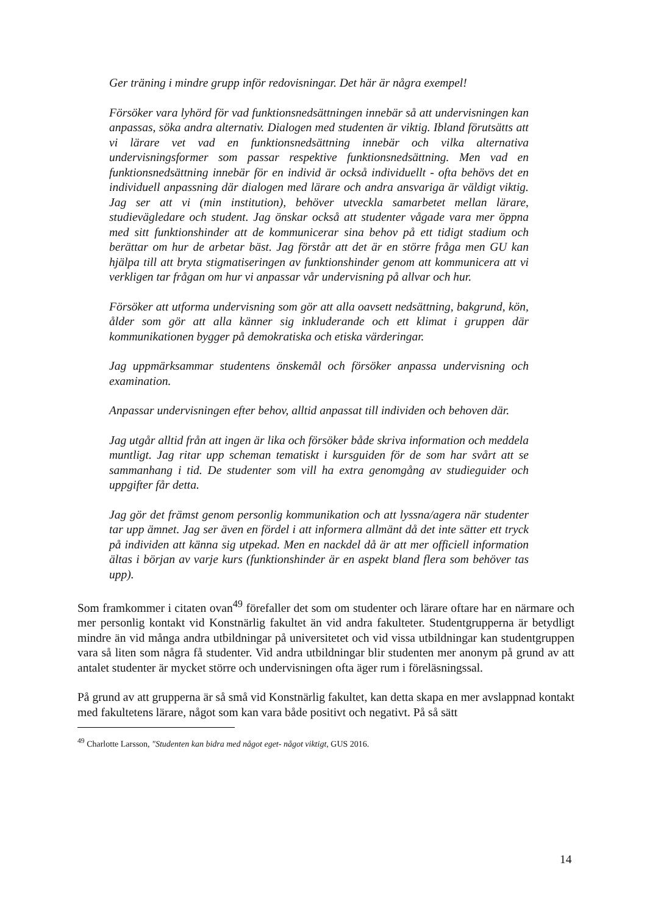Ger träning i mindre grupp inför redovisningar. Det här är några exempel!
Försöker vara lyhörd för vad funktionsnedsättningen innebär så att undervisningen kan anpassas, söka andra alternativ. Dialogen med studenten är viktig. Ibland förutsätts att vi lärare vet vad en funktionsnedsättning innebär och vilka alternativa undervisningsformer som passar respektive funktionsnedsättning. Men vad en funktionsnedsättning innebär för en individ är också individuellt - ofta behövs det en individuell anpassning där dialogen med lärare och andra ansvariga är väldigt viktig. Jag ser att vi (min institution), behöver utveckla samarbetet mellan lärare, studievägledare och student. Jag önskar också att studenter vågade vara mer öppna med sitt funktionshinder att de kommunicerar sina behov på ett tidigt stadium och berättar om hur de arbetar bäst. Jag förstår att det är en större fråga men GU kan hjälpa till att bryta stigmatiseringen av funktionshinder genom att kommunicera att vi verkligen tar frågan om hur vi anpassar vår undervisning på allvar och hur.
Försöker att utforma undervisning som gör att alla oavsett nedsättning, bakgrund, kön, ålder som gör att alla känner sig inkluderande och ett klimat i gruppen där kommunikationen bygger på demokratiska och etiska värderingar.
Jag uppmärksammar studentens önskemål och försöker anpassa undervisning och examination.
Anpassar undervisningen efter behov, alltid anpassat till individen och behoven där.
Jag utgår alltid från att ingen är lika och försöker både skriva information och meddela muntligt. Jag ritar upp scheman tematiskt i kursguiden för de som har svårt att se sammanhang i tid. De studenter som vill ha extra genomgång av studieguider och uppgifter får detta.
Jag gör det främst genom personlig kommunikation och att lyssna/agera när studenter tar upp ämnet. Jag ser även en fördel i att informera allmänt då det inte sätter ett tryck på individen att känna sig utpekad. Men en nackdel då är att mer officiell information ältas i början av varje kurs (funktionshinder är en aspekt bland flera som behöver tas upp).
Som framkommer i citaten ovan<sup>49</sup> förefaller det som om studenter och lärare oftare har en närmare och mer personlig kontakt vid Konstnärlig fakultet än vid andra fakulteter. Studentgrupperna är betydligt mindre än vid många andra utbildningar på universitetet och vid vissa utbildningar kan studentgruppen vara så liten som några få studenter. Vid andra utbildningar blir studenten mer anonym på grund av att antalet studenter är mycket större och undervisningen ofta äger rum i föreläsningssal.
På grund av att grupperna är så små vid Konstnärlig fakultet, kan detta skapa en mer avslappnad kontakt med fakultetens lärare, något som kan vara både positivt och negativt. På så sätt
<sup>49</sup> Charlotte Larsson, "Studenten kan bidra med något eget- något viktigt, GUS 2016.
14